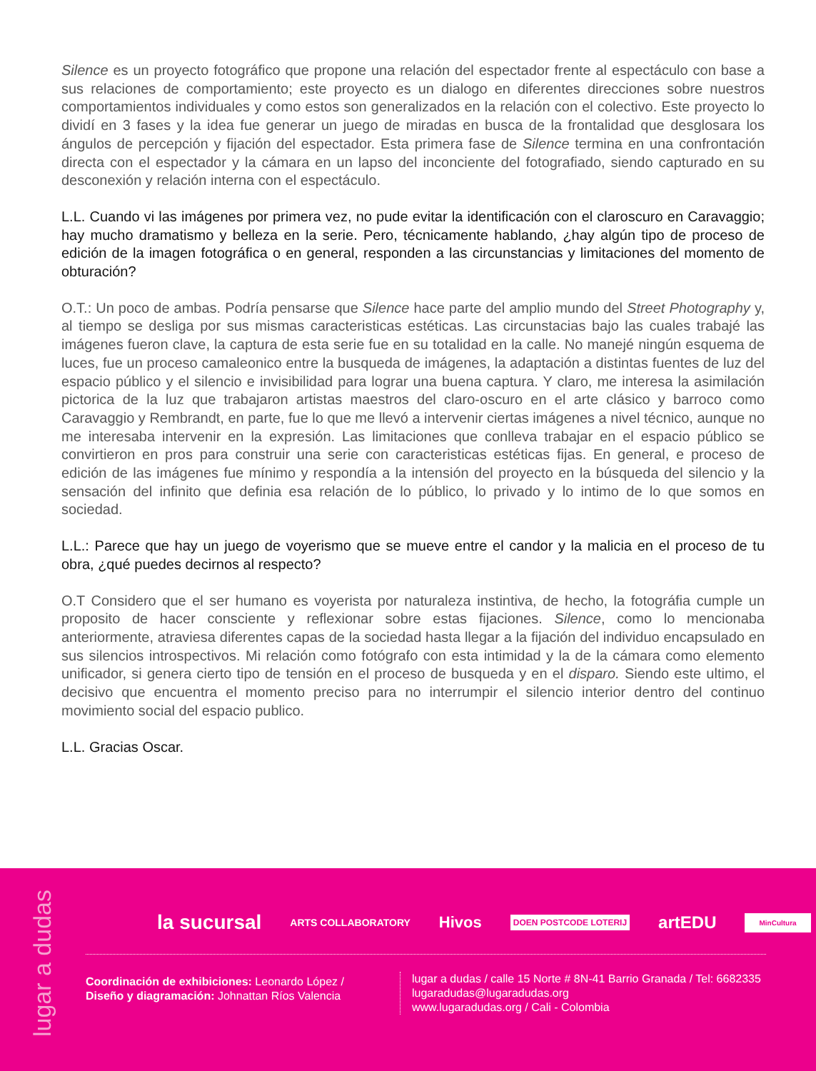Silence es un proyecto fotográfico que propone una relación del espectador frente al espectáculo con base a sus relaciones de comportamiento; este proyecto es un dialogo en diferentes direcciones sobre nuestros comportamientos individuales y como estos son generalizados en la relación con el colectivo. Este proyecto lo dividí en 3 fases y la idea fue generar un juego de miradas en busca de la frontalidad que desglosara los ángulos de percepción y fijación del espectador. Esta primera fase de Silence termina en una confrontación directa con el espectador y la cámara en un lapso del inconciente del fotografiado, siendo capturado en su desconexión y relación interna con el espectáculo.
L.L. Cuando vi las imágenes por primera vez, no pude evitar la identificación con el claroscuro en Caravaggio; hay mucho dramatismo y belleza en la serie. Pero, técnicamente hablando, ¿hay algún tipo de proceso de edición de la imagen fotográfica o en general, responden a las circunstancias y limitaciones del momento de obturación?
O.T.: Un poco de ambas. Podría pensarse que Silence hace parte del amplio mundo del Street Photography y, al tiempo se desliga por sus mismas caracteristicas estéticas. Las circunstacias bajo las cuales trabajé las imágenes fueron clave, la captura de esta serie fue en su totalidad en la calle. No manejé ningún esquema de luces, fue un proceso camaleonico entre la busqueda de imágenes, la adaptación a distintas fuentes de luz del espacio público y el silencio e invisibilidad para lograr una buena captura. Y claro, me interesa la asimilación pictorica de la luz que trabajaron artistas maestros del claro-oscuro en el arte clásico y barroco como Caravaggio y Rembrandt, en parte, fue lo que me llevó a intervenir ciertas imágenes a nivel técnico, aunque no me interesaba intervenir en la expresión. Las limitaciones que conlleva trabajar en el espacio público se convirtieron en pros para construir una serie con caracteristicas estéticas fijas. En general, e proceso de edición de las imágenes fue mínimo y respondía a la intensión del proyecto en la búsqueda del silencio y la sensación del infinito que definia esa relación de lo público, lo privado y lo intimo de lo que somos en sociedad.
L.L.: Parece que hay un juego de voyerismo que se mueve entre el candor y la malicia en el proceso de tu obra, ¿qué puedes decirnos al respecto?
O.T Considero que el ser humano es voyerista por naturaleza instintiva, de hecho, la fotográfia cumple un proposito de hacer consciente y reflexionar sobre estas fijaciones. Silence, como lo mencionaba anteriormente, atraviesa diferentes capas de la sociedad hasta llegar a la fijación del individuo encapsulado en sus silencios introspectivos. Mi relación como fotógrafo con esta intimidad y la de la cámara como elemento unificador, si genera cierto tipo de tensión en el proceso de busqueda y en el disparo. Siendo este ultimo, el decisivo que encuentra el momento preciso para no interrumpir el silencio interior dentro del continuo movimiento social del espacio publico.
L.L. Gracias Oscar.
lugar a dudas
la sucursal ARTS COLLABORATORY Hivos DOEN POSTCODE LOTERIJ artEDU MinCultura
Coordinación de exhibiciones: Leonardo López /
Diseño y diagramación: Johnattan Ríos Valencia
lugar a dudas / calle 15 Norte # 8N-41 Barrio Granada / Tel: 6682335
lugaradudas@lugaradudas.org
www.lugaradudas.org / Cali - Colombia